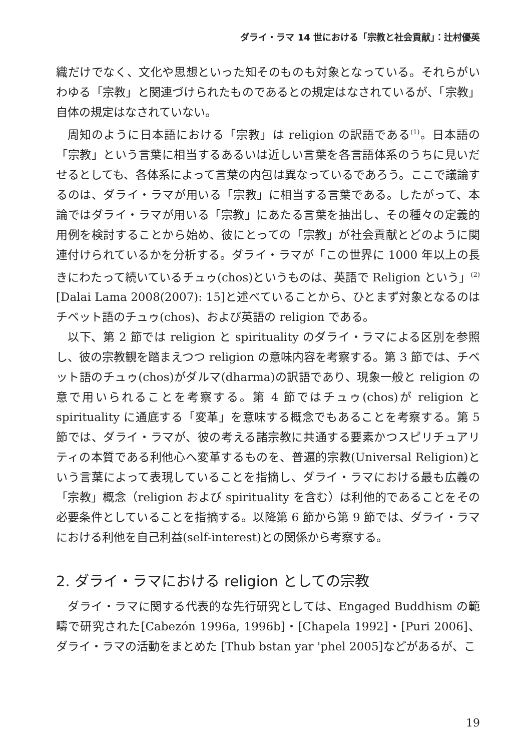ダライ・ラマ 14 世における「宗教と社会貢献」：辻村優英
織だけでなく、文化や思想といった知そのものも対象となっている。それらがいわゆる「宗教」と関連づけられたものであるとの規定はなされているが、「宗教」自体の規定はなされていない。
周知のように日本語における「宗教」は religion の訳語である<sup>(1)</sup>。日本語の「宗教」という言葉に相当するあるいは近しい言葉を各言語体系のうちに見いだせるとしても、各体系によって言葉の内包は異なっているであろう。ここで議論するのは、ダライ・ラマが用いる「宗教」に相当する言葉である。したがって、本論ではダライ・ラマが用いる「宗教」にあたる言葉を抽出し、その種々の定義的用例を検討することから始め、彼にとっての「宗教」が社会貢献とどのように関連付けられているかを分析する。ダライ・ラマが「この世界に 1000 年以上の長きにわたって続いているチュゥ(chos)というものは、英語で Religion という」<sup>(2)</sup> [Dalai Lama 2008(2007): 15]と述べていることから、ひとまず対象となるのはチベット語のチュゥ(chos)、および英語の religion である。
以下、第 2 節では religion と spirituality のダライ・ラマによる区別を参照し、彼の宗教観を踏まえつつ religion の意味内容を考察する。第 3 節では、チベット語のチュゥ(chos)がダルマ(dharma)の訳語であり、現象一般と religion の意で用いられることを考察する。第 4 節ではチュゥ(chos)が religion と spirituality に通底する「変革」を意味する概念でもあることを考察する。第 5 節では、ダライ・ラマが、彼の考える諸宗教に共通する要素かつスピリチュアリティの本質である利他心へ変革するものを、普遍的宗教(Universal Religion)という言葉によって表現していることを指摘し、ダライ・ラマにおける最も広義の「宗教」概念（religion および spirituality を含む）は利他的であることをその必要条件としていることを指摘する。以降第 6 節から第 9 節では、ダライ・ラマにおける利他を自己利益(self-interest)との関係から考察する。
2. ダライ・ラマにおける religion としての宗教
ダライ・ラマに関する代表的な先行研究としては、Engaged Buddhism の範疇で研究された[Cabezón 1996a, 1996b]・[Chapela 1992]・[Puri 2006]、ダライ・ラマの活動をまとめた [Thub bstan yar 'phel 2005]などがあるが、こ
19